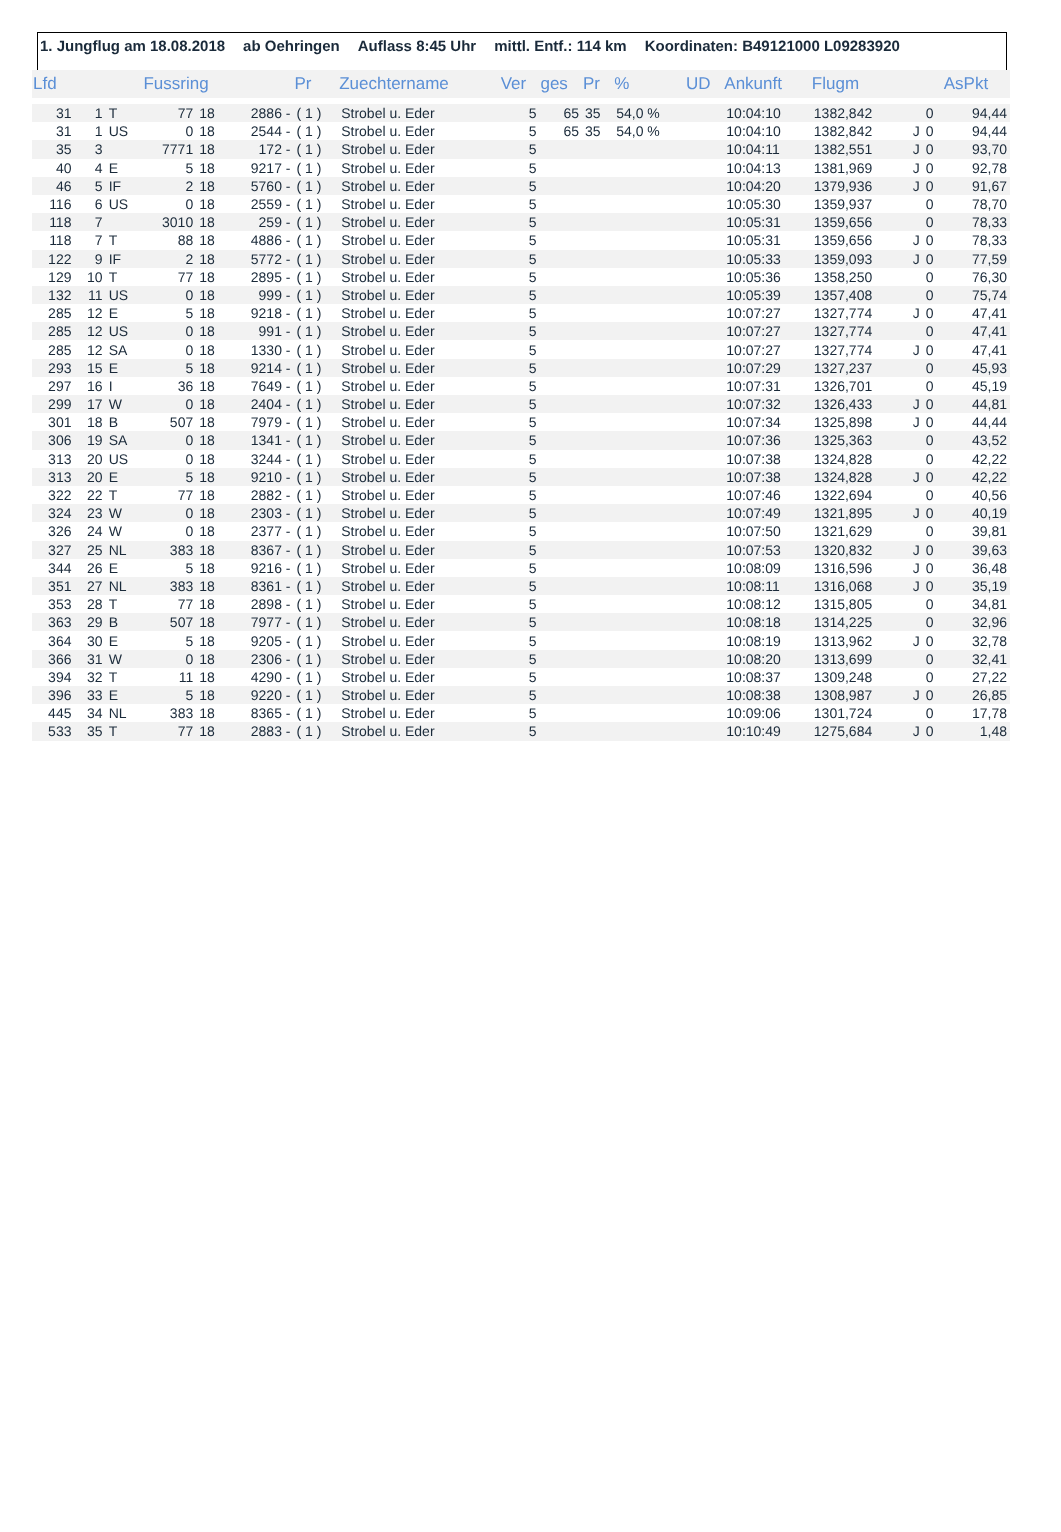1. Jungflug am 18.08.2018 ab Oehringen Auflass 8:45 Uhr mittl. Entf.: 114 km Koordinaten: B49121000 L09283920
| Lfd | | | Fussring | | | Pr | Zuechtername | Ver | ges | Pr | % | UD | Ankunft | Flugm | | | AsPkt |
| --- | --- | --- | --- | --- | --- | --- | --- | --- | --- | --- | --- | --- | --- | --- | --- | --- | --- |
| 31 | 1 | T | 77 | 18 | 2886 - | ( 1 ) | Strobel u. Eder | 5 | 65 | 35 | 54,0 % | | 10:04:10 | 1382,842 | | 0 | 94,44 |
| 31 | 1 | US | 0 | 18 | 2544 - | ( 1 ) | Strobel u. Eder | 5 | 65 | 35 | 54,0 % | | 10:04:10 | 1382,842 | J | 0 | 94,44 |
| 35 | 3 | | 7771 | 18 | 172 - | ( 1 ) | Strobel u. Eder | 5 | | | | | 10:04:11 | 1382,551 | J | 0 | 93,70 |
| 40 | 4 | E | 5 | 18 | 9217 - | ( 1 ) | Strobel u. Eder | 5 | | | | | 10:04:13 | 1381,969 | J | 0 | 92,78 |
| 46 | 5 | IF | 2 | 18 | 5760 - | ( 1 ) | Strobel u. Eder | 5 | | | | | 10:04:20 | 1379,936 | J | 0 | 91,67 |
| 116 | 6 | US | 0 | 18 | 2559 - | ( 1 ) | Strobel u. Eder | 5 | | | | | 10:05:30 | 1359,937 | | 0 | 78,70 |
| 118 | 7 | | 3010 | 18 | 259 - | ( 1 ) | Strobel u. Eder | 5 | | | | | 10:05:31 | 1359,656 | | 0 | 78,33 |
| 118 | 7 | T | 88 | 18 | 4886 - | ( 1 ) | Strobel u. Eder | 5 | | | | | 10:05:31 | 1359,656 | J | 0 | 78,33 |
| 122 | 9 | IF | 2 | 18 | 5772 - | ( 1 ) | Strobel u. Eder | 5 | | | | | 10:05:33 | 1359,093 | J | 0 | 77,59 |
| 129 | 10 | T | 77 | 18 | 2895 - | ( 1 ) | Strobel u. Eder | 5 | | | | | 10:05:36 | 1358,250 | | 0 | 76,30 |
| 132 | 11 | US | 0 | 18 | 999 - | ( 1 ) | Strobel u. Eder | 5 | | | | | 10:05:39 | 1357,408 | | 0 | 75,74 |
| 285 | 12 | E | 5 | 18 | 9218 - | ( 1 ) | Strobel u. Eder | 5 | | | | | 10:07:27 | 1327,774 | J | 0 | 47,41 |
| 285 | 12 | US | 0 | 18 | 991 - | ( 1 ) | Strobel u. Eder | 5 | | | | | 10:07:27 | 1327,774 | | 0 | 47,41 |
| 285 | 12 | SA | 0 | 18 | 1330 - | ( 1 ) | Strobel u. Eder | 5 | | | | | 10:07:27 | 1327,774 | J | 0 | 47,41 |
| 293 | 15 | E | 5 | 18 | 9214 - | ( 1 ) | Strobel u. Eder | 5 | | | | | 10:07:29 | 1327,237 | | 0 | 45,93 |
| 297 | 16 | I | 36 | 18 | 7649 - | ( 1 ) | Strobel u. Eder | 5 | | | | | 10:07:31 | 1326,701 | | 0 | 45,19 |
| 299 | 17 | W | 0 | 18 | 2404 - | ( 1 ) | Strobel u. Eder | 5 | | | | | 10:07:32 | 1326,433 | J | 0 | 44,81 |
| 301 | 18 | B | 507 | 18 | 7979 - | ( 1 ) | Strobel u. Eder | 5 | | | | | 10:07:34 | 1325,898 | J | 0 | 44,44 |
| 306 | 19 | SA | 0 | 18 | 1341 - | ( 1 ) | Strobel u. Eder | 5 | | | | | 10:07:36 | 1325,363 | | 0 | 43,52 |
| 313 | 20 | US | 0 | 18 | 3244 - | ( 1 ) | Strobel u. Eder | 5 | | | | | 10:07:38 | 1324,828 | | 0 | 42,22 |
| 313 | 20 | E | 5 | 18 | 9210 - | ( 1 ) | Strobel u. Eder | 5 | | | | | 10:07:38 | 1324,828 | J | 0 | 42,22 |
| 322 | 22 | T | 77 | 18 | 2882 - | ( 1 ) | Strobel u. Eder | 5 | | | | | 10:07:46 | 1322,694 | | 0 | 40,56 |
| 324 | 23 | W | 0 | 18 | 2303 - | ( 1 ) | Strobel u. Eder | 5 | | | | | 10:07:49 | 1321,895 | J | 0 | 40,19 |
| 326 | 24 | W | 0 | 18 | 2377 - | ( 1 ) | Strobel u. Eder | 5 | | | | | 10:07:50 | 1321,629 | | 0 | 39,81 |
| 327 | 25 | NL | 383 | 18 | 8367 - | ( 1 ) | Strobel u. Eder | 5 | | | | | 10:07:53 | 1320,832 | J | 0 | 39,63 |
| 344 | 26 | E | 5 | 18 | 9216 - | ( 1 ) | Strobel u. Eder | 5 | | | | | 10:08:09 | 1316,596 | J | 0 | 36,48 |
| 351 | 27 | NL | 383 | 18 | 8361 - | ( 1 ) | Strobel u. Eder | 5 | | | | | 10:08:11 | 1316,068 | J | 0 | 35,19 |
| 353 | 28 | T | 77 | 18 | 2898 - | ( 1 ) | Strobel u. Eder | 5 | | | | | 10:08:12 | 1315,805 | | 0 | 34,81 |
| 363 | 29 | B | 507 | 18 | 7977 - | ( 1 ) | Strobel u. Eder | 5 | | | | | 10:08:18 | 1314,225 | | 0 | 32,96 |
| 364 | 30 | E | 5 | 18 | 9205 - | ( 1 ) | Strobel u. Eder | 5 | | | | | 10:08:19 | 1313,962 | J | 0 | 32,78 |
| 366 | 31 | W | 0 | 18 | 2306 - | ( 1 ) | Strobel u. Eder | 5 | | | | | 10:08:20 | 1313,699 | | 0 | 32,41 |
| 394 | 32 | T | 11 | 18 | 4290 - | ( 1 ) | Strobel u. Eder | 5 | | | | | 10:08:37 | 1309,248 | | 0 | 27,22 |
| 396 | 33 | E | 5 | 18 | 9220 - | ( 1 ) | Strobel u. Eder | 5 | | | | | 10:08:38 | 1308,987 | J | 0 | 26,85 |
| 445 | 34 | NL | 383 | 18 | 8365 - | ( 1 ) | Strobel u. Eder | 5 | | | | | 10:09:06 | 1301,724 | | 0 | 17,78 |
| 533 | 35 | T | 77 | 18 | 2883 - | ( 1 ) | Strobel u. Eder | 5 | | | | | 10:10:49 | 1275,684 | J | 0 | 1,48 |